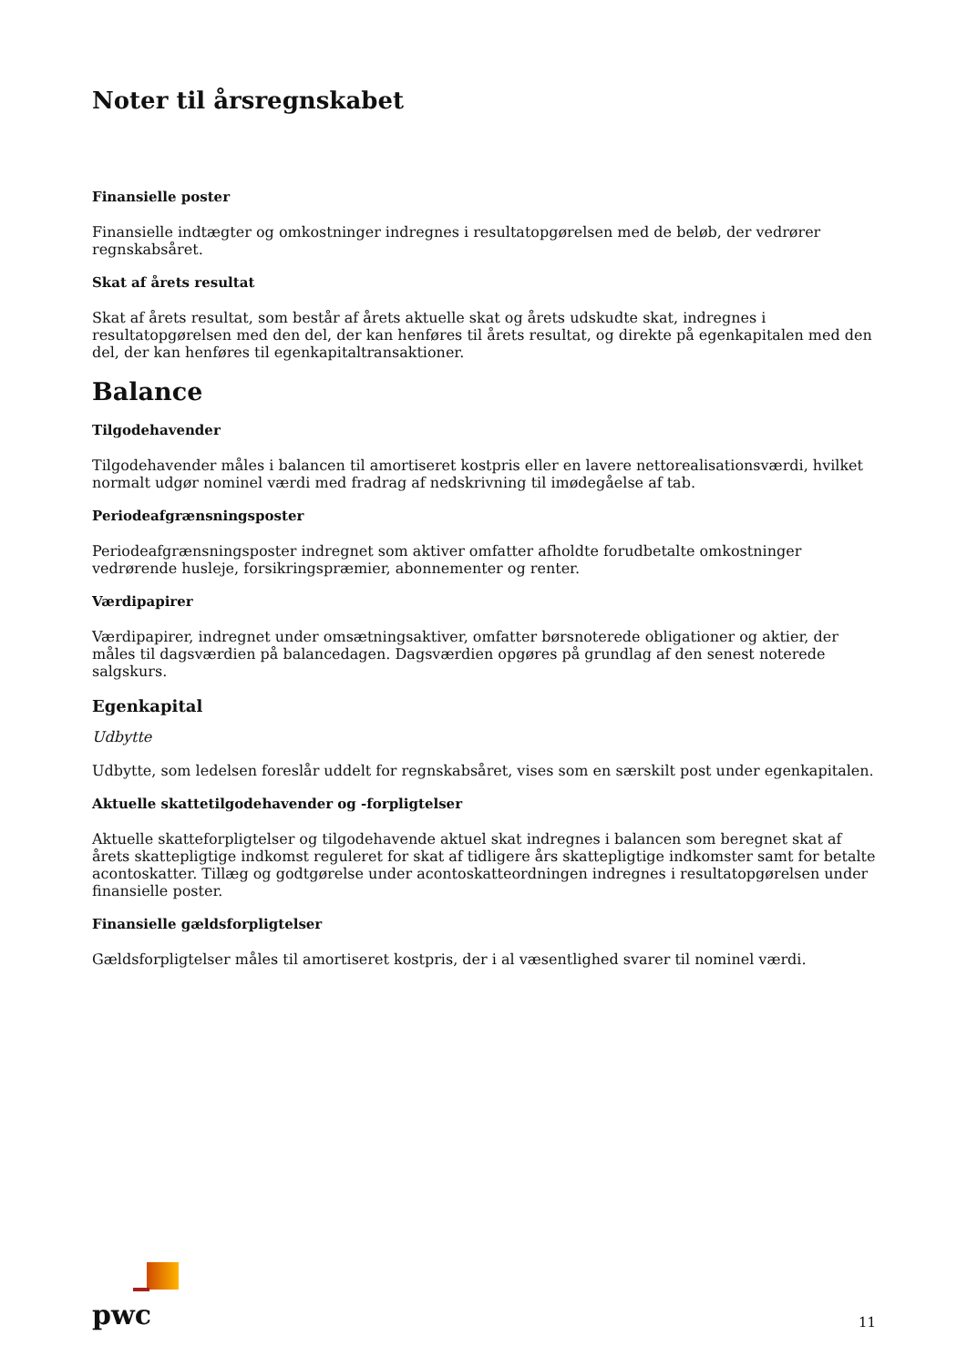Noter til årsregnskabet
Finansielle poster
Finansielle indtægter og omkostninger indregnes i resultatopgørelsen med de beløb, der vedrører regnskabsåret.
Skat af årets resultat
Skat af årets resultat, som består af årets aktuelle skat og årets udskudte skat, indregnes i resultatopgørelsen med den del, der kan henføres til årets resultat, og direkte på egenkapitalen med den del, der kan henføres til egenkapitaltransaktioner.
Balance
Tilgodehavender
Tilgodehavender måles i balancen til amortiseret kostpris eller en lavere nettorealisationsværdi, hvilket normalt udgør nominel værdi med fradrag af nedskrivning til imødegåelse af tab.
Periodeafgrænsningsposter
Periodeafgrænsningsposter indregnet som aktiver omfatter afholdte forudbetalte omkostninger vedrørende husleje, forsikringspræmier, abonnementer og renter.
Værdipapirer
Værdipapirer, indregnet under omsætningsaktiver, omfatter børsnoterede obligationer og aktier, der måles til dagsværdien på balancedagen. Dagsværdien opgøres på grundlag af den senest noterede salgskurs.
Egenkapital
Udbytte
Udbytte, som ledelsen foreslår uddelt for regnskabsåret, vises som en særskilt post under egenkapitalen.
Aktuelle skattetilgodehavender og -forpligtelser
Aktuelle skatteforpligtelser og tilgodehavende aktuel skat indregnes i balancen som beregnet skat af årets skattepligtige indkomst reguleret for skat af tidligere års skattepligtige indkomster samt for betalte acontoskatter. Tillæg og godtgørelse under acontoskatteordningen indregnes i resultatopgørelsen under finansielle poster.
Finansielle gældsforpligtelser
Gældsforpligtelser måles til amortiseret kostpris, der i al væsentlighed svarer til nominel værdi.
pwc
11